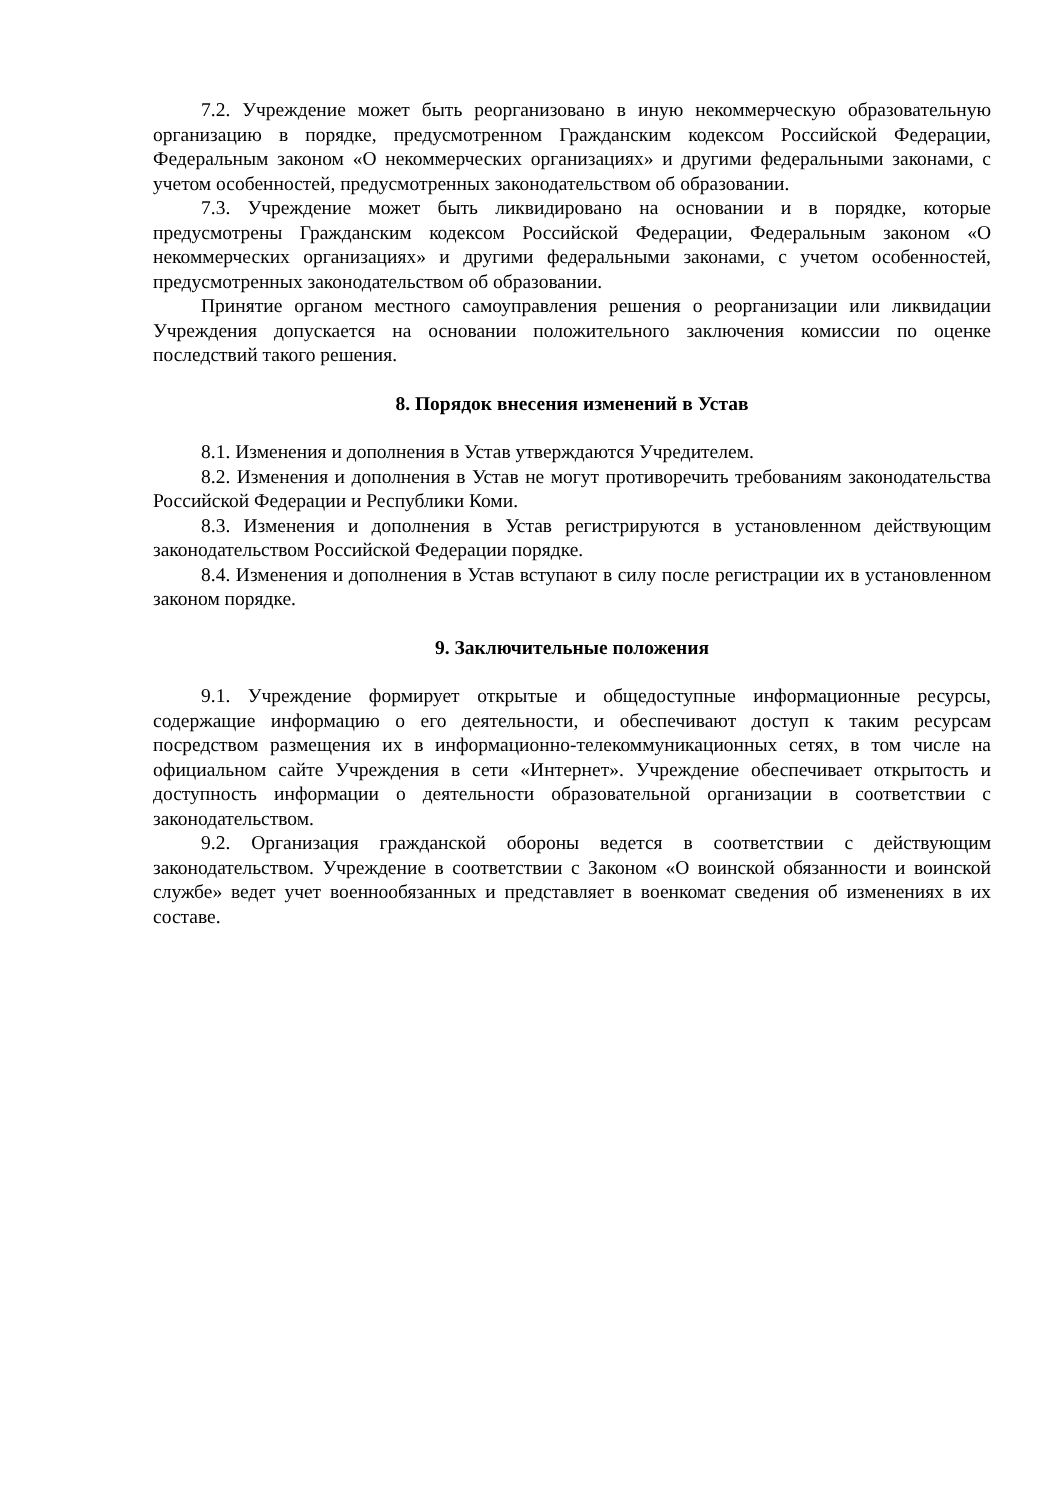7.2. Учреждение может быть реорганизовано в иную некоммерческую образовательную организацию в порядке, предусмотренном Гражданским кодексом Российской Федерации, Федеральным законом «О некоммерческих организациях» и другими федеральными законами, с учетом особенностей, предусмотренных законодательством об образовании.
7.3. Учреждение может быть ликвидировано на основании и в порядке, которые предусмотрены Гражданским кодексом Российской Федерации, Федеральным законом «О некоммерческих организациях» и другими федеральными законами, с учетом особенностей, предусмотренных законодательством об образовании.
Принятие органом местного самоуправления решения о реорганизации или ликвидации Учреждения допускается на основании положительного заключения комиссии по оценке последствий такого решения.
8. Порядок внесения изменений в Устав
8.1. Изменения и дополнения в Устав утверждаются Учредителем.
8.2. Изменения и дополнения в Устав не могут противоречить требованиям законодательства Российской Федерации и Республики Коми.
8.3. Изменения и дополнения в Устав регистрируются в установленном действующим законодательством Российской Федерации порядке.
8.4. Изменения и дополнения в Устав вступают в силу после регистрации их в установленном законом порядке.
9. Заключительные положения
9.1. Учреждение формирует открытые и общедоступные информационные ресурсы, содержащие информацию о его деятельности, и обеспечивают доступ к таким ресурсам посредством размещения их в информационно-телекоммуникационных сетях, в том числе на официальном сайте Учреждения в сети «Интернет». Учреждение обеспечивает открытость и доступность информации о деятельности образовательной организации в соответствии с законодательством.
9.2. Организация гражданской обороны ведется в соответствии с действующим законодательством. Учреждение в соответствии с Законом «О воинской обязанности и воинской службе» ведет учет военнообязанных и представляет в военкомат сведения об изменениях в их составе.